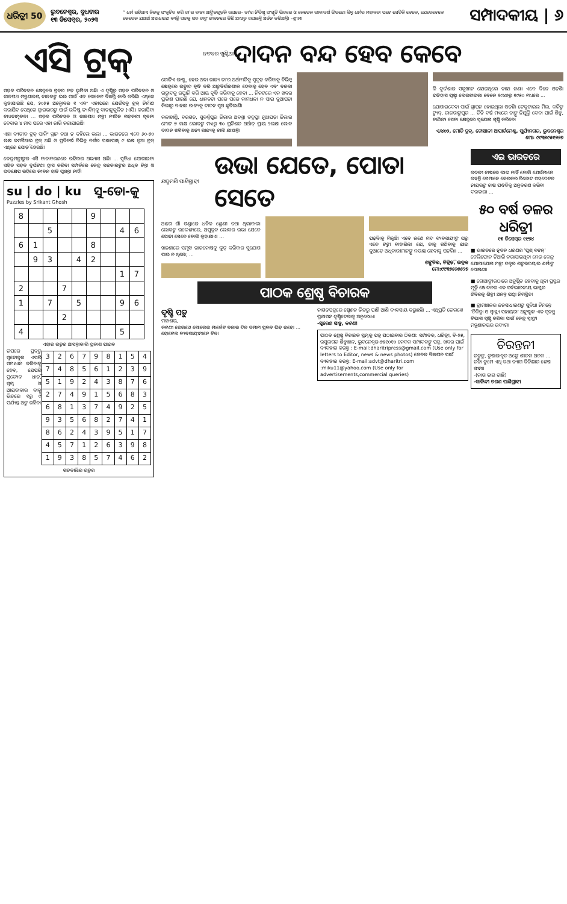ଧରିତ୍ରୀ 50
ଭୁବନେଶ୍ୱର, ବୁଧବାର
୧୩ ଡିସେମ୍ବର, ୨୦୨୩
“ ଧର୍ମ ରହିଥାଏ ନିଜକୁ ସଂକୁଚିତ କରି ତା'ର ବାହ୍ୟ ଆଙ୍ଗିକଗୁଡ଼ିକ ଉପରେ– ତା'ର ନିର୍ଦ୍ଦିଷ୍ଟ ସଂସ୍କୃତି ଭିତରେ ଓ କେତେକ ଭାବାଦର୍ଶ ଭିତରେ। କିନ୍ତୁ ଧର୍ମର ମହାନତା ଘଟେ ସେତିକି ବେଳେ, ଯେତେବେଳେ କେତେକ ଯଥାର୍ଥ ଅସାଧାରଣ ବ୍ୟକ୍ତି ସତକୁ ସତ ତାଙ୍କ ଜୀବନରେ କିଛି ଆଧ୍ୟାତ୍ମ ଉପଲବ୍ଧି ଅର୍ଜନ କରିଥାନ୍ତି। –ଶ୍ରୀମା
ସମ୍ପାଦକୀୟ | ୬
ଏସି ଟ୍ରକ୍
ସଡ଼କ ପରିବହନ କ୍ଷେତ୍ରରେ ଟ୍ରକ୍‌ର ବଡ଼ ଭୂମିକା ଅଛି। ଏ ଦୃଷ୍ଟିରୁ ସଡ଼କ ପରିବହନ ଓ ରାଜପଥ ମନ୍ତ୍ରଣାଳୟ ଚାଳକଙ୍କ ଭଲ ପାଇଁ ଏକ ଗେଜେଟ ବିଜ୍ଞପ୍ତି ଜାରି କରିଛି। ଏଥିରେ କୁହାଯାଇଛି ଯେ, ୨୦୨୫ ଅକ୍ଟୋବର ୧ ଏବଂ ଏହାପରେ ଯେଉଁସବୁ ଟ୍ରକ୍ ନିର୍ମାଣ କରାଯିବ ସେଥିରେ ଡ୍ରାଇଭରଙ୍କ ପାଇଁ ଉଦ୍ଦିଷ୍ଟ କ୍ୟାବିନ୍‌କୁ ବାତାନୁକୂଳିତ (ଏସି) କରାଯିବା ବାଧ୍ୟତାମୂଳକ। ... ସଡ଼କ ପରିବହନ ଓ ରାଜପଥ ମନ୍ତ୍ରୀ ନୀତିନ ଗଡ଼କରୀ ସୂଚନା ଦେବାର ୪ ମାସ ପରେ ଏହା ଜାରି କରାଯାଇଛି।
ଏହା ବ୍ୟତୀତ ଟ୍ରକ୍ ପାର୍କିଂ ସ୍ଥାନ କଥା ନ କହିଲେ ଭଲ। ... ଭାରତରେ ଏବେ ୬୦-୭୦ ଲକ୍ଷ କମର୍ସିଆଲ ଟ୍ରକ୍ ଅଛି ଓ ପ୍ରତିବର୍ଷ ବିଭିନ୍ନ ବର୍ଗର ପାଖାପାଖି ୯ ଲକ୍ଷ ନୂଆ ଟ୍ରକ୍ ଏଥିରେ ଯୋଡ଼ି ହେଉଛି।
କେନ୍ଦ୍ରମନ୍ତ୍ରୀଙ୍କର ଏସି ବାତାବରଣରେ ରହିବାର ଅଭ୍ୟାସ ଅଛି। ... ସୁବିଧା ଯୋଗାଇବା ସହିତ ସଡ଼କ ଦୁର୍ଘଟଣା ହ୍ରାସ କରିବା ସମ୍ପର୍କରେ କେନ୍ଦ୍ର ସରକାରଙ୍କର ଅଧିକ ଚିନ୍ତା ଓ ପଦକ୍ଷେପ ରହିଲେ ଜୀବନ ହାନି ଘୁଞ୍ଚନ୍ତା ନାହିଁ।
su | do | ku ସୁ-ଡୋ-କୁ
Puzzles by Srikant Ghosh
| 8 | | | | | 9 | | | |
| | | 5 | | | | | 4 | 6 |
| 6 | 1 | | | | 8 | | | |
| | 9 | 3 | | 4 | 2 | | | |
| | | | | | | | 1 | 7 |
| 2 | | | 7 | | | | | |
| 1 | | 7 | | 5 | | | 9 | 6 |
| | | | 2 | | | | | |
| 4 | | | | | | | 5 | |
ଏହାର ଉତ୍ତର ଆସନ୍ତାକାଲି ପ୍ରକାଶ ପାଇବ
ଉପରେ ପ୍ରଦତ୍ତ ସୁଡୋକୁର ଏପରି ସମାଧାନ କରିବାକୁ ହେବ, ଯେପରି ପ୍ରତ୍ୟେକ ଧାଡ଼ି, ସ୍ତମ୍ଭ ଓ ଆୟତାକାର ବାକ୍ସ ଭିତରେ ୧ରୁ ୯ ପର୍ଯ୍ୟନ୍ତ ଅଙ୍କ ରହିବ।
| 3 | 2 | 6 | 7 | 9 | 8 | 1 | 5 | 4 |
| 7 | 4 | 8 | 5 | 6 | 1 | 2 | 3 | 9 |
| 5 | 1 | 9 | 2 | 4 | 3 | 8 | 7 | 6 |
| 2 | 7 | 4 | 9 | 1 | 5 | 6 | 8 | 3 |
| 6 | 8 | 1 | 3 | 7 | 4 | 9 | 2 | 5 |
| 9 | 3 | 5 | 6 | 8 | 2 | 7 | 4 | 1 |
| 8 | 6 | 2 | 4 | 3 | 9 | 5 | 1 | 7 |
| 4 | 5 | 7 | 1 | 2 | 6 | 3 | 9 | 8 |
| 1 | 9 | 3 | 8 | 5 | 7 | 4 | 6 | 2 |
ଗତକାଲିର ଉତ୍ତର
ନଟବର ଖୁଣ୍ଟିଆ
ଦାଦନ ବନ୍ଦ ହେବ କେବେ
ଗୋଟିଏ ରାଷ୍ଟ୍ର ହେଉ ଅବା ରାଜ୍ୟ ତା'ର ଅର୍ଥନୀତିକୁ ସୁଦୃଢ଼ କରିବାକୁ ବିଭିନ୍ନ କ୍ଷେତ୍ରରେ ଉତ୍ପାଦ ବୃଦ୍ଧି କରି ଆତ୍ମନିର୍ଭରଶୀଳ ହେବାକୁ ହେବ ଏବଂ ବଳକା ଉତ୍ପାଦକୁ ରପ୍ତାନି କରି ଆୟ ବୃଦ୍ଧି କରିବାକୁ ହେବ। ... ନିକଟରେ ଏକ ଖବର ପ୍ରକାଶ ପାଇଛି ଯେ, ଧାନକଟା ପରେ ପରେ କାମଧନ୍ଦା ନ ପାଇ ନୂଆପଡ଼ା ଜିଲାରୁ ବାହାର ରାଜ୍ୟକୁ ଦାଦନ ସୁଅ ଛୁଟିଲାଣି।
କଳାହାଣ୍ଡି, ବରଗଡ଼, ସୁବର୍ଣ୍ଣପୁର ଜିଲାର ଅବସ୍ଥା ତଦ୍ରୂପ। ନୂଆପଡ଼ା ଜିଲାର ମୋଟ ୭ ଲକ୍ଷ ଲୋକଙ୍କ ମଧ୍ୟରୁ ୩୦ ପ୍ରତିଶତ ଅର୍ଥାତ୍ ପ୍ରାୟ ୨ଲକ୍ଷ ଲୋକ ଦାଦନ ଖଟିବାକୁ ଅନ୍ୟ ରାଜ୍ୟକୁ ଚାଲି ଯାଆନ୍ତି।
କି ଦୁର୍ଦ୍ଦଶାର ସମ୍ମୁଖୀନ ହୋଇଥିଲେ ତାହା ଜଣା। ଏବେ ଦିନେ ଓଡ଼ିଶା ଇତିହାସ ପୃଷ୍ଠା ଲେଉଟାଇଲା ବେଳେ ୧୯୪୭ରୁ ୧୯୫୦ ମଧ୍ୟରେ ...
ଯୋଗାଇଦେବା ପାଇଁ ସ୍ଥାପନ ହୋଇଥିଲା ଓଡ଼ିଶା ଟେକ୍ସଟାଇଲ ମିଲ, କଳିଙ୍ଗ ଟ୍ୟୁବ୍, ରାଜଗାଙ୍ଗପୁର ... ତିନି ବର୍ଷ ମଧ୍ୟରେ ତାଙ୍କୁ ନିଯୁକ୍ତି ଦେବା ପାଇଁ ଶିଳ୍ପ, ବାଣିଜ୍ୟ ସେବା କ୍ଷେତ୍ରରେ ସୁଯୋଗ ସୃଷ୍ଟି କରିବେ।
ଏ/୪୦୨, ମୋତି ଟ୍ରକ୍, ଟୋଷାଳୀ ଆପାର୍ଟମେଣ୍ଟ, ସୂର୍ଯ୍ୟନଗର, ଭୁବନେଶ୍ୱର
ମୋ: ୯୯୩୭୯୫୧୭୬୭
ଯଦୁମଣି ପାଣିଗ୍ରାହୀ
ଉଭା ଯେତେ, ପୋତା ସେତେ
ଆଗେ ଗାଁ ଗଣ୍ଡାରେ ଧନିକ ଶ୍ରେଣୀ ତଥା ଥିଲାବାଲା ଲୋକଙ୍କ ଉଦ୍ଦେଶ୍ୟରେ, ଅପୁତ୍ରକ ଲୋକର ଉଭା ଯେତେ ପୋତା ସେତେ ବୋଲି କୁହାଯାଏ। ...
ଖଜଣାରେ ସମୃଦ୍ଧ ରାଜକୋଷକୁ ଲୁଟ୍ କରିବାର ସୁଯୋଗ ପାଉ ନ ଥିଲେ; ...
ପଢ଼ିବାକୁ ମିଳୁଛି। ଏବେ ଜଣେ ମଦ ବ୍ୟବସାୟୀଙ୍କ ଘରୁ ଏତେ ଟଙ୍କା ବାହାରିଲା ଯେ, ତାକୁ ଗଣିବାକୁ ଯାଇ କୁଆଡ଼େ ଅଧିକାରୀମାନଙ୍କୁ ନୟାନ୍ତ ହେବାକୁ ପଡ଼ିଲା। ...
ଶଙ୍ଖଚିଲ, ଚିତ୍ରିଡ଼ି, ଭଦ୍ରକ
ମୋ:୯୯୩୭୫୬୫୫୨୭
ପାଠକ ଶ୍ରେଷ୍ଠ ବିଚାରକ
ଦୃଷ୍ଟି ପଡୁ
ମହାଶୟ,
କଟଣୀ ରେଲୱେ ଗୋଲେଇ ମାର୍କେଟ ବଜାର ଦିନ ତମାମ ପ୍ରବଳ ଭିଡ଼ ରହେ। ... ହୋଟେଲ ବ୍ୟବସାୟୀମାନେ ବିନା
କାଗଜପତ୍ରରେ ଷ୍ଟେଶନ ଭିତରୁ ପାଣି ଆଣି ବ୍ୟବସାୟ କରୁଛନ୍ତି। ... ଏଥିପ୍ରତି ରେଲୱେ ପ୍ରଶାସନ ଦୃଷ୍ଟିଦେବାକୁ ଅନୁରୋଧ।
-ସୁରେଶ ସାହୁ, କଟଣୀ
ପାଠକ ଶ୍ରେଷ୍ଠ ବିଚାରକ ସ୍ତମ୍ଭକୁ ପତ୍ର ପଠାଇବାର ଠିକଣା: ସମ୍ପାଦକ, ଧରିତ୍ରୀ, ବି-୨୫, ରସୁଲଗଡ ଶିଳ୍ପାଞ୍ଚଳ, ଭୁବନେଶ୍ୱର-୭୫୧୦୧୦ କେବଳ ସମ୍ପାଦକଙ୍କୁ ପତ୍ର, ଖବର ପାଇଁ ବ୍ୟବହାର କରନ୍ତୁ : E-mail:dharitripress@gmail.com (Use only for letters to Editor, news & news photos) କେବଳ ବିଜ୍ଞାପନ ପାଇଁ ବ୍ୟବହାର କରନ୍ତୁ: E-mail:advt@dharitri.com :miku11@yahoo.com (Use only for advertisements,commercial queries)
ଏଇ ଭାରତରେ
କଦଳୀ ଚାଷରେ ଲାଭ ନାହିଁ ବୋଲି ଯେଉଁମାନେ କହନ୍ତି ସେମାନେ କେରଳର ବିନୋଦ ସହଦେବନ ନାୟରଙ୍କ ଚାଷ ପଦ୍ଧତିକୁ ଅନୁକରଣ କରିବା ଦରକାର। ...
୫୦ ବର୍ଷ ତଳର ଧରିତ୍ରୀ
୧୩ ଡିସେମ୍ବର ୧୯୭୪
■ ଭାରତରେ ନୂତନ ଧରଣର 'ପୁଶ୍ ବଟନ୍' ଟେଲିଫୋନ ତିଆରି କରାଯାଉଥିବା ନେଇ କେନ୍ଦ୍ର ଯୋଗାଯୋଗ ମନ୍ତ୍ରୀ ଡକ୍ଟର ଶଙ୍କରଦୟାଲ ଶର୍ମାଙ୍କ ଘୋଷଣା।
■ ଗୋଆଙ୍ଗୀରଠାରେ ଅନୁଷ୍ଠିତ ହେବାକୁ ଥିବା ପ୍ରସ୍ତର ମୂର୍ତ୍ତି ଖୋଦନର ଏକ ସର୍ବଭାରତୀୟ ଭାସ୍କର ଶିବିରକୁ ଶିଳ୍ପୀ ଅନନ୍ତ ପଣ୍ଡା ନିମନ୍ତ୍ରିତ।
■ ଗ୍ରାମାଞ୍ଚଳର ଜନସାଧାରଣଙ୍କ ସୁବିଧା ନିମନ୍ତେ 'ଚିକିତ୍ସା ଓ ସ୍ୱାସ୍ଥ୍ୟ ସହାୟତା' ଅନୁଷ୍ଠାନ ଏକ ସ୍ୱତନ୍ତ୍ର ବିଭାଗ ସୃଷ୍ଟି କରିବା ପାଇଁ କେନ୍ଦ୍ର ସ୍ୱାସ୍ଥ୍ୟ ମନ୍ତ୍ରଣାଳୟର ଉଦ୍ୟମ।
ଚିରନ୍ତନୀ
ଉତ୍ତୁଙ୍ଗ, ତୁଷାରାବୃତ ଅଙ୍ଗେ ଶୀତଳ ଅଚଳ ... ଉଚ୍ଚା ତୁମେ ଏଥି ତଥା ତ୍ୟାଗ ତିତିକ୍ଷାର ଶେଷ ସୀମା।
-(କାଗ କାଗ ଗାଛି)
-କାଳିନ୍ଦୀ ଚରଣ ପାଣିଗ୍ରାହୀ